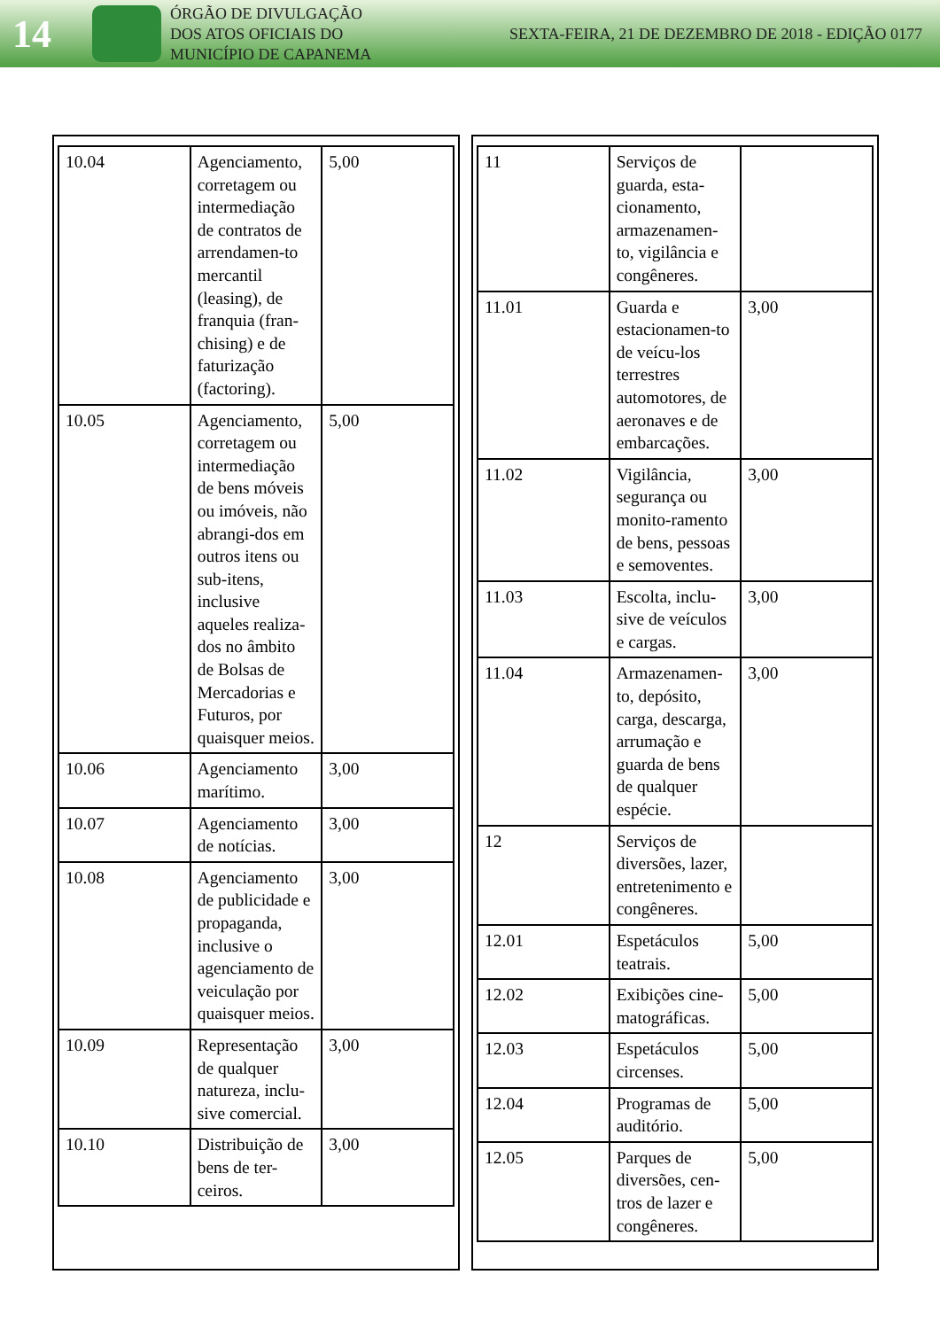14
ÓRGÃO DE DIVULGAÇÃO
DOS ATOS OFICIAIS DO
MUNICÍPIO DE CAPANEMA
SEXTA-FEIRA, 21 DE DEZEMBRO DE 2018 - EDIÇÃO 0177
| 10.04 | Agenciamento, corretagem ou intermediação de contratos de arrendamen-to mercantil (leasing), de franquia (fran-chising) e de faturização (factoring). | 5,00 |
| 10.05 | Agenciamento, corretagem ou intermediação de bens móveis ou imóveis, não abrangi-dos em outros itens ou sub-itens, inclusive aqueles realiza-dos no âmbito de Bolsas de Mercadorias e Futuros, por quaisquer meios. | 5,00 |
| 10.06 | Agenciamento marítimo. | 3,00 |
| 10.07 | Agenciamento de notícias. | 3,00 |
| 10.08 | Agenciamento de publicidade e propaganda, inclusive o agenciamento de veiculação por quaisquer meios. | 3,00 |
| 10.09 | Representação de qualquer natureza, inclu-sive comercial. | 3,00 |
| 10.10 | Distribuição de bens de ter-ceiros. | 3,00 |
| 11 | Serviços de guarda, esta-cionamento, armazenamen-to, vigilância e congêneres. | |
| 11.01 | Guarda e estacionamen-to de veícu-los terrestres automotores, de aeronaves e de embarcações. | 3,00 |
| 11.02 | Vigilância, segurança ou monito-ramento de bens, pessoas e semoventes. | 3,00 |
| 11.03 | Escolta, inclu-sive de veículos e cargas. | 3,00 |
| 11.04 | Armazenamen-to, depósito, carga, descarga, arrumação e guarda de bens de qualquer espécie. | 3,00 |
| 12 | Serviços de diversões, lazer, entretenimento e congêneres. | |
| 12.01 | Espetáculos teatrais. | 5,00 |
| 12.02 | Exibições cine-matográficas. | 5,00 |
| 12.03 | Espetáculos circenses. | 5,00 |
| 12.04 | Programas de auditório. | 5,00 |
| 12.05 | Parques de diversões, cen-tros de lazer e congêneres. | 5,00 |